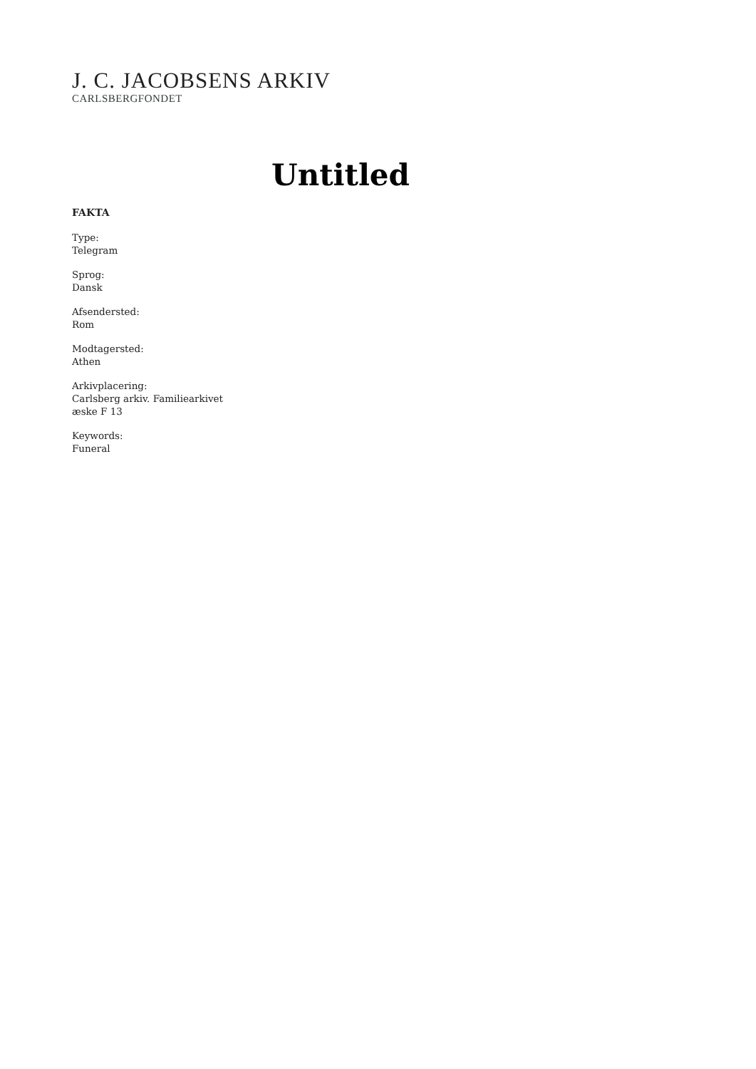J. C. JACOBSENS ARKIV
CARLSBERGFONDET
Untitled
FAKTA
Type:
Telegram
Sprog:
Dansk
Afsendersted:
Rom
Modtagersted:
Athen
Arkivplacering:
Carlsberg arkiv. Familiearkivet
æske F 13
Keywords:
Funeral